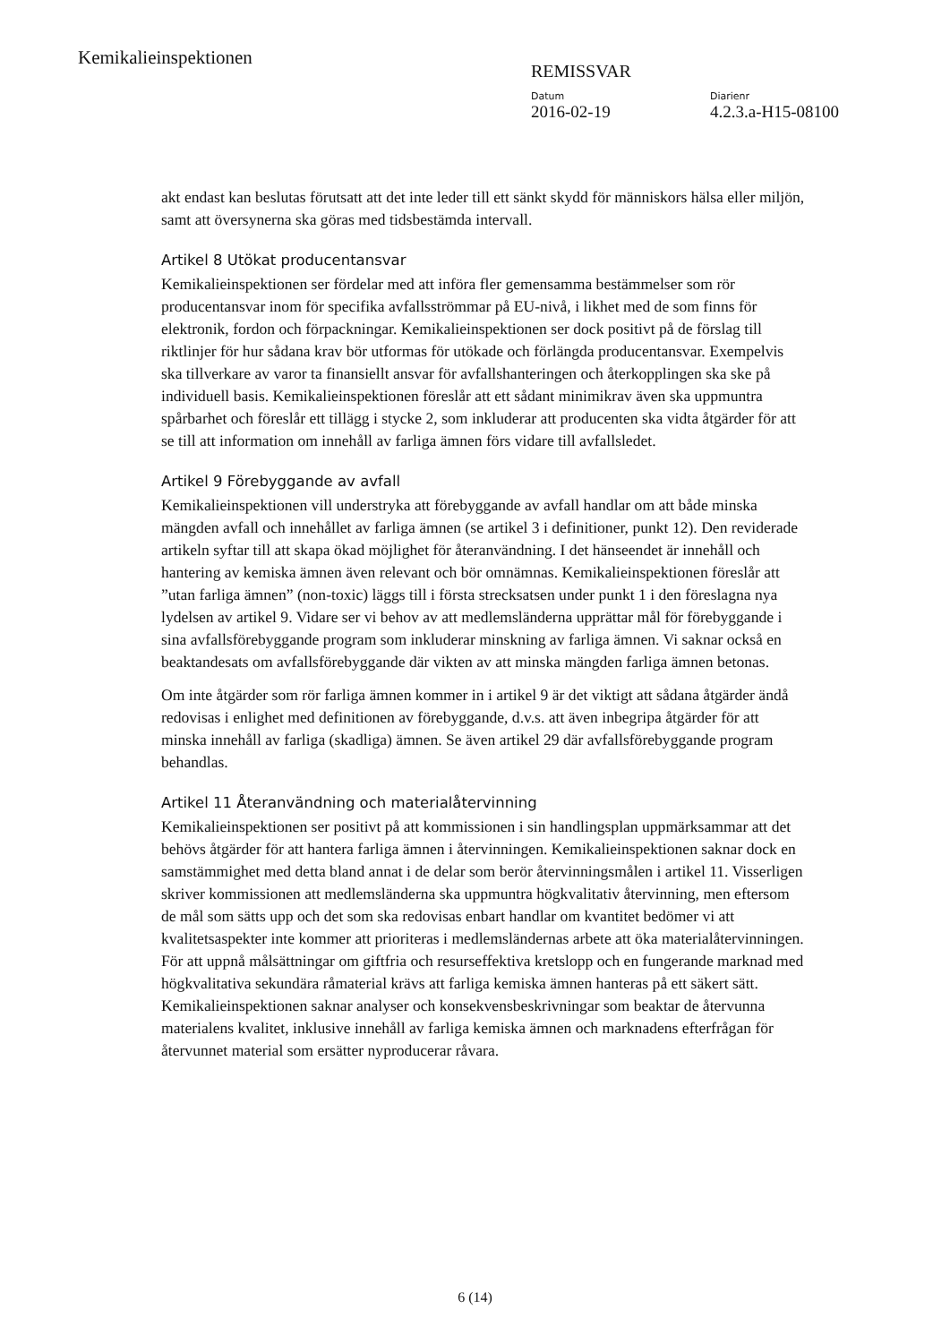Kemikalieinspektionen
REMISSVAR
Datum Diarienr
2016-02-19 4.2.3.a-H15-08100
akt endast kan beslutas förutsatt att det inte leder till ett sänkt skydd för människors hälsa eller miljön, samt att översynerna ska göras med tidsbestämda intervall.
Artikel 8 Utökat producentansvar
Kemikalieinspektionen ser fördelar med att införa fler gemensamma bestämmelser som rör producentansvar inom för specifika avfallsströmmar på EU-nivå, i likhet med de som finns för elektronik, fordon och förpackningar. Kemikalieinspektionen ser dock positivt på de förslag till riktlinjer för hur sådana krav bör utformas för utökade och förlängda producentansvar. Exempelvis ska tillverkare av varor ta finansiellt ansvar för avfallshanteringen och återkopplingen ska ske på individuell basis. Kemikalieinspektionen föreslår att ett sådant minimikrav även ska uppmuntra spårbarhet och föreslår ett tillägg i stycke 2, som inkluderar att producenten ska vidta åtgärder för att se till att information om innehåll av farliga ämnen förs vidare till avfallsledet.
Artikel 9 Förebyggande av avfall
Kemikalieinspektionen vill understryka att förebyggande av avfall handlar om att både minska mängden avfall och innehållet av farliga ämnen (se artikel 3 i definitioner, punkt 12). Den reviderade artikeln syftar till att skapa ökad möjlighet för återanvändning. I det hänseendet är innehåll och hantering av kemiska ämnen även relevant och bör omnämnas. Kemikalieinspektionen föreslår att ”utan farliga ämnen” (non-toxic) läggs till i första strecksatsen under punkt 1 i den föreslagna nya lydelsen av artikel 9. Vidare ser vi behov av att medlemsländerna upprättar mål för förebyggande i sina avfallsförebyggande program som inkluderar minskning av farliga ämnen. Vi saknar också en beaktandesats om avfallsförebyggande där vikten av att minska mängden farliga ämnen betonas.
Om inte åtgärder som rör farliga ämnen kommer in i artikel 9 är det viktigt att sådana åtgärder ändå redovisas i enlighet med definitionen av förebyggande, d.v.s. att även inbegripa åtgärder för att minska innehåll av farliga (skadliga) ämnen. Se även artikel 29 där avfallsförebyggande program behandlas.
Artikel 11 Återanvändning och materialåtervinning
Kemikalieinspektionen ser positivt på att kommissionen i sin handlingsplan uppmärksammar att det behövs åtgärder för att hantera farliga ämnen i återvinningen. Kemikalieinspektionen saknar dock en samstämmighet med detta bland annat i de delar som berör återvinningsmålen i artikel 11. Visserligen skriver kommissionen att medlemsländerna ska uppmuntra högkvalitativ återvinning, men eftersom de mål som sätts upp och det som ska redovisas enbart handlar om kvantitet bedömer vi att kvalitetsaspekter inte kommer att prioriteras i medlemsländernas arbete att öka materialåtervinningen. För att uppnå målsättningar om giftfria och resurseffektiva kretslopp och en fungerande marknad med högkvalitativa sekundära råmaterial krävs att farliga kemiska ämnen hanteras på ett säkert sätt. Kemikalieinspektionen saknar analyser och konsekvensbeskrivningar som beaktar de återvunna materialens kvalitet, inklusive innehåll av farliga kemiska ämnen och marknadens efterfrågan för återvunnet material som ersätter nyproducerar råvara.
6 (14)